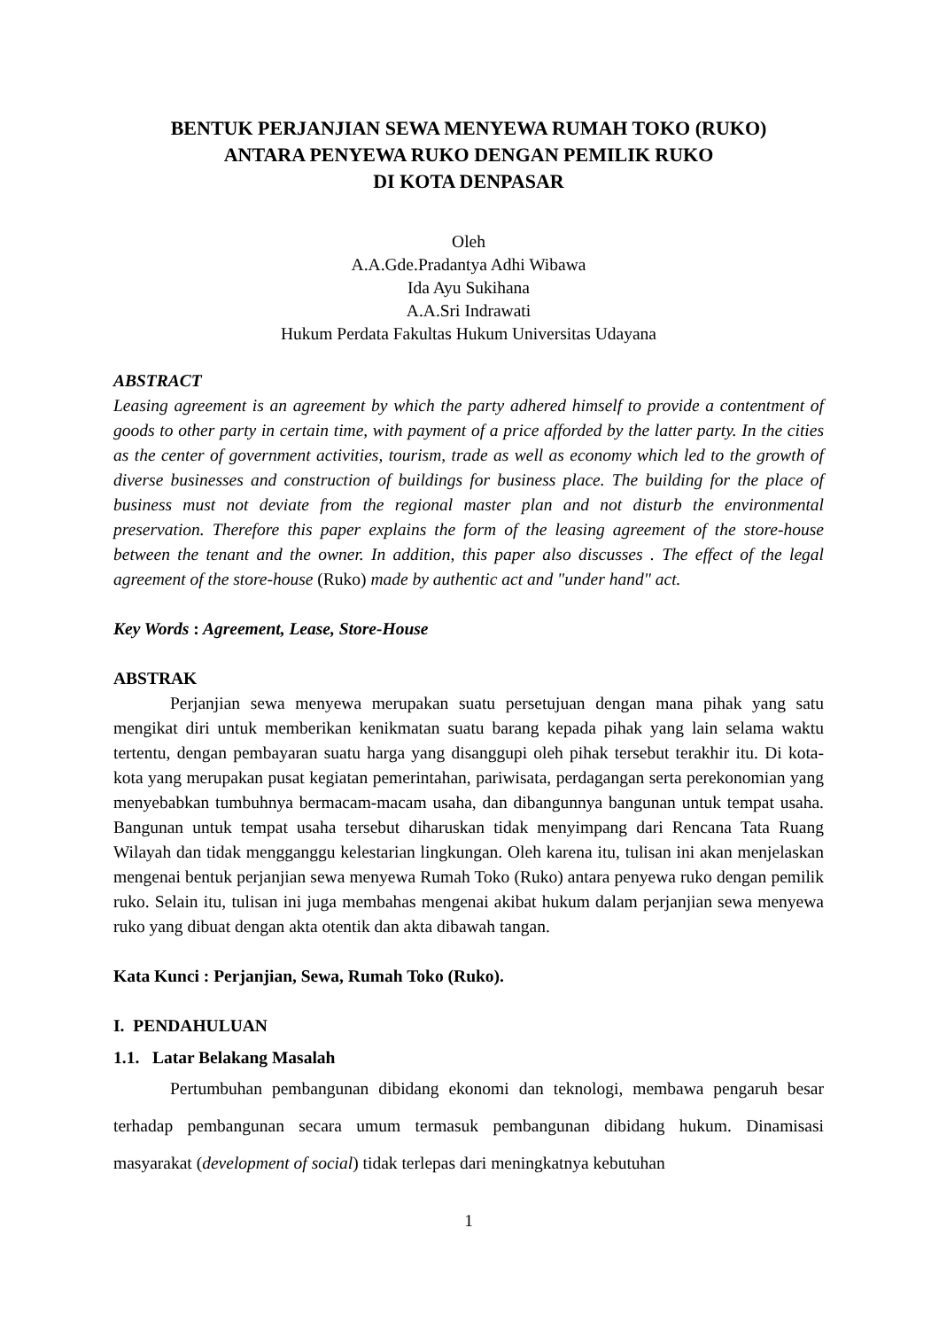BENTUK PERJANJIAN SEWA MENYEWA RUMAH TOKO (RUKO)
ANTARA PENYEWA RUKO DENGAN PEMILIK RUKO
DI KOTA DENPASAR
Oleh
A.A.Gde.Pradantya Adhi Wibawa
Ida Ayu Sukihana
A.A.Sri Indrawati
Hukum Perdata Fakultas Hukum Universitas Udayana
ABSTRACT
Leasing agreement is an agreement by which the party adhered himself to provide a contentment of goods to other party in certain time, with payment of a price afforded by the latter party. In the cities as the center of government activities, tourism, trade as well as economy which led to the growth of diverse businesses and construction of buildings for business place. The building for the place of business must not deviate from the regional master plan and not disturb the environmental preservation. Therefore this paper explains the form of the leasing agreement of the store-house between the tenant and the owner. In addition, this paper also discusses . The effect of the legal agreement of the store-house (Ruko) made by authentic act and "under hand" act.
Key Words : Agreement, Lease, Store-House
ABSTRAK
Perjanjian sewa menyewa merupakan suatu persetujuan dengan mana pihak yang satu mengikat diri untuk memberikan kenikmatan suatu barang kepada pihak yang lain selama waktu tertentu, dengan pembayaran suatu harga yang disanggupi oleh pihak tersebut terakhir itu. Di kota-kota yang merupakan pusat kegiatan pemerintahan, pariwisata, perdagangan serta perekonomian yang menyebabkan tumbuhnya bermacam-macam usaha, dan dibangunnya bangunan untuk tempat usaha. Bangunan untuk tempat usaha tersebut diharuskan tidak menyimpang dari Rencana Tata Ruang Wilayah dan tidak mengganggu kelestarian lingkungan. Oleh karena itu, tulisan ini akan menjelaskan mengenai bentuk perjanjian sewa menyewa Rumah Toko (Ruko) antara penyewa ruko dengan pemilik ruko. Selain itu, tulisan ini juga membahas mengenai akibat hukum dalam perjanjian sewa menyewa ruko yang dibuat dengan akta otentik dan akta dibawah tangan.
Kata Kunci : Perjanjian, Sewa, Rumah Toko (Ruko).
I. PENDAHULUAN
1.1. Latar Belakang Masalah
Pertumbuhan pembangunan dibidang ekonomi dan teknologi, membawa pengaruh besar terhadap pembangunan secara umum termasuk pembangunan dibidang hukum. Dinamisasi masyarakat (development of social) tidak terlepas dari meningkatnya kebutuhan
1